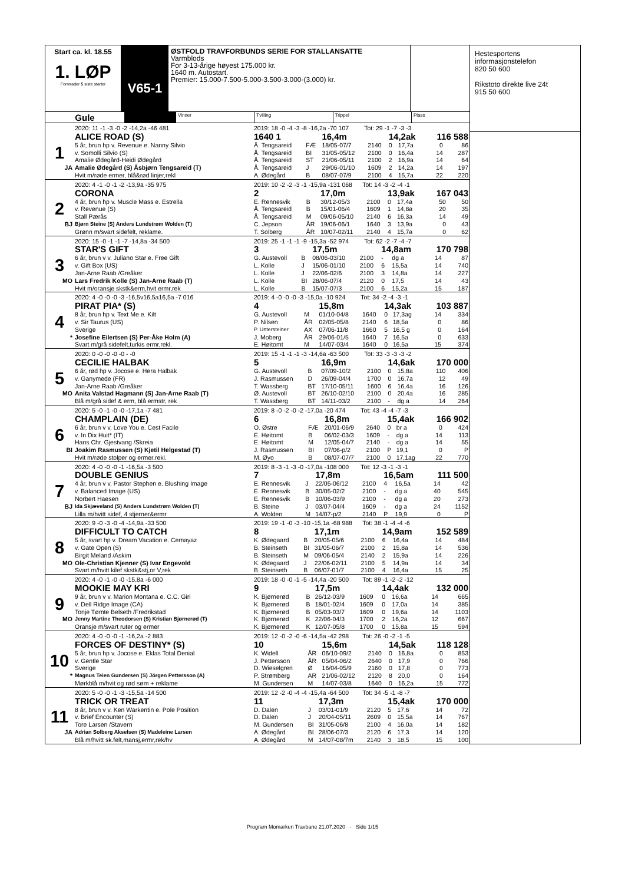Start ca. kl. 18.55
1. LØP
Formrader 5 siste starter
V65-1
ØSTFOLD TRAVFORBUNDS SERIE FOR STALLANSATTE
Varmblods
For 3-13-årige høyest 175.000 kr.
1640 m. Autostart.
Premier: 15.000-7.500-5.000-3.500-3.000-(3.000) kr.
Gule
Vinner Tvilling Trippel Plass
| | 2020: 11 -1 -3 -0 -2 -14,2a -46 481 | 2019: 18 -0 -4 -3 -8 -16,2a -70 107 Tot: 29 -1 -7 -3 -3 | | | | | | | |
| | ALICE ROAD (S) | 1640 1 | | 16,4m | | 14,2ak | | 116 588 | |
| 1 | 5 år, brun hp v. Revenue e. Nanny Silvio | Å. Tengsareid | FÆ | 18/05-07/7 | 2140 | 0 | 17,7a | 0 | 86 |
| | v. Somolli Silvio (S) | Å. Tengsareid | BI | 31/05-05/12 | 2100 | 0 | 16,4a | 14 | 287 |
| | Amalie Ødegård-Heidi Ødegård | Å. Tengsareid | ST | 21/06-05/11 | 2100 | 2 | 16,9a | 14 | 64 |
| JA | Amalie Ødegård (S) Åsbjørn Tengsareid (T) | Å. Tengsareid | J | 29/06-01/10 | 1609 | 2 | 14,2a | 14 | 197 |
| | Hvit m/røde ermer, blå&rød linjer,rekl | A. Ødegård | B | 08/07-07/9 | 2100 | 4 | 15,7a | 22 | 220 |
| | 2020: 4 -1 -0 -1 -2 -13,9a -35 975 | 2019: 10 -2 -2 -3 -1 -15,9a -131 068 Tot: 14 -3 -2 -4 -1 | | | | | | | |
| | CORONA | 2 | | 17,0m | | 13,9ak | | 167 043 | |
| 2 | 4 år, brun hp v. Muscle Mass e. Estrella | E. Rennesvik | B | 30/12-05/3 | 2100 | 0 | 17,4a | 50 | 50 |
| | v. Revenue (S) | Å. Tengsareid | B | 15/01-06/4 | 1609 | 1 | 14,8a | 20 | 35 |
| | Stall Pærås | Å. Tengsareid | M | 09/06-05/10 | 2140 | 6 | 16,3a | 14 | 49 |
| BJ | Bjørn Steine (S) Anders Lundstrøm Wolden (T) | C. Jepson | ÅR | 19/06-06/1 | 1640 | 3 | 13,9a | 0 | 43 |
| | Grønn m/svart sidefelt, reklame. | T. Solberg | ÅR | 10/07-02/11 | 2140 | 4 | 15,7a | 0 | 62 |
| | 2020: 15 -0 -1 -1 -7 -14,8a -34 500 | 2019: 25 -1 -1 -1 -9 -15,3a -52 974 Tot: 62 -2 -7 -4 -7 | | | | | | | |
| | STAR'S GIFT | 3 | | 17,5m | | 14,8am | | 170 798 | |
| 3 | 6 år, brun v v. Juliano Star e. Free Gift | G. Austevoll | B | 08/06-03/10 | 2100 | - | dg a | 14 | 87 |
| | v. Gift Box (US) | L. Kolle | J | 15/06-01/10 | 2100 | 6 | 15,5a | 14 | 740 |
| | Jan-Arne Raab /Greåker | L. Kolle | J | 22/06-02/6 | 2100 | 3 | 14,8a | 14 | 227 |
| MO | Lars Fredrik Kolle (S) Jan-Arne Raab (T) | L. Kolle | BI | 28/06-07/4 | 2120 | 0 | 17,5 | 14 | 43 |
| | Hvit m/oransje skstk&erm,hvit ermr,rek | L. Kolle | B | 15/07-07/3 | 2100 | 6 | 15,2a | 15 | 187 |
| | 2020: 4 -0 -0 -0 -3 -16,5v16,5a16,5a -7 016 | 2019: 4 -0 -0 -0 -3 -15,0a -10 924 Tot: 34 -2 -4 -3 -1 | | | | | | | |
| | PIRAT PIA* (S) | 4 | | 15,8m | | 14,3ak | | 103 887 | |
| 4 | 8 år, brun hp v. Text Me e. Kilt | G. Austevoll | M | 01/10-04/8 | 1640 | 0 | 17,3ag | 14 | 334 |
| | v. Sir Taurus (US) | P. Nilsen | ÅR | 02/05-05/8 | 2140 | 6 | 18,5a | 0 | 86 |
| | Sverige | P. Untersteiner | AX | 07/06-11/8 | 1660 | 5 | 16,5 g | 0 | 164 |
| * | Josefine Eilertsen (S) Per-Åke Holm (A) | J. Moberg | ÅR | 29/06-01/5 | 1640 | 7 | 16,5a | 0 | 633 |
| | Svart m/grå sidefelt,turkis ermr.rekl. | E. Høitomt | M | 14/07-03/4 | 1640 | 0 | 16,5a | 15 | 374 |
| | 2020: 0 -0 -0 -0 -0 - -0 | 2019: 15 -1 -1 -1 -3 -14,6a -63 500 Tot: 33 -3 -3 -3 -2 | | | | | | | |
| | CECILIE HALBAK | 5 | | 16,9m | | 14,6ak | | 170 000 | |
| 5 | 6 år, rød hp v. Jocose e. Hera Halbak | G. Austevoll | B | 07/09-10/2 | 2100 | 0 | 15,8a | 110 | 406 |
| | v. Ganymede (FR) | J. Rasmussen | D | 26/09-04/4 | 1700 | 0 | 16,7a | 12 | 49 |
| | Jan-Arne Raab /Greåker | T. Wassberg | BT | 17/10-05/11 | 1600 | 6 | 16,4a | 16 | 126 |
| MO | Anita Valstad Hagmann (S) Jan-Arne Raab (T) | Ø. Austevoll | BT | 26/10-02/10 | 2100 | 0 | 20,4a | 16 | 285 |
| | Blå m/grå sidef & erm, blå ermstr, rek | T. Wassberg | BT | 14/11-03/2 | 2100 | - | dg a | 14 | 264 |
| | 2020: 5 -0 -1 -0 -0 -17,1a -7 481 | 2019: 8 -0 -2 -0 -2 -17,0a -20 474 Tot: 43 -4 -4 -7 -3 | | | | | | | |
| | CHAMPLAIN (DE) | 6 | | 16,8m | | 15,4ak | | 166 902 | |
| 6 | 6 år, brun v v. Love You e. Cest Facile | O. Østre | FÆ | 20/01-06/9 | 2640 | 0 | br a | 0 | 424 |
| | v. In Dix Huit* (IT) | E. Høitomt | B | 06/02-03/3 | 1609 | - | dg a | 14 | 113 |
| | Hans Chr. Gjestvang /Skreia | E. Høitomt | M | 12/05-04/7 | 2140 | - | dg a | 14 | 55 |
| BI | Joakim Rasmussen (S) Kjetil Helgestad (T) | J. Rasmussen | BI | 07/06-p/2 | 2100 | P | 19,1 | 0 | P |
| | Hvit m/røde stolper og ermer.rekl. | M. Øyo | B | 08/07-07/7 | 2100 | 0 | 17,1ag | 22 | 770 |
| | 2020: 4 -0 -0 -0 -1 -16,5a -3 500 | 2019: 8 -3 -1 -3 -0 -17,0a -108 000 Tot: 12 -3 -1 -3 -1 | | | | | | | |
| | DOUBLE GENIUS | 7 | | 17,8m | | 16,5am | | 111 500 | |
| 7 | 4 år, brun v v. Pastor Stephen e. Blushing Image | E. Rennesvik | J | 22/05-06/12 | 2100 | 4 | 16,5a | 14 | 42 |
| | v. Balanced Image (US) | E. Rennesvik | B | 30/05-02/2 | 2100 | - | dg a | 40 | 545 |
| | Norbert Haesen | E. Rennesvik | B | 10/06-03/9 | 2100 | - | dg a | 20 | 273 |
| BJ | Ida Skjæveland (S) Anders Lundstrøm Wolden (T) | B. Steine | J | 03/07-04/4 | 1609 | - | dg a | 24 | 1152 |
| | Lilla m/hvitt sidef, 4 stjerner&ermr | A. Wolden | M | 14/07-p/2 | 2140 | P | 19,9 | 0 | P |
| | 2020: 9 -0 -3 -0 -4 -14,9a -33 500 | 2019: 19 -1 -0 -3 -10 -15,1a -68 988 Tot: 38 -1 -4 -4 -6 | | | | | | | |
| | DIFFICULT TO CATCH | 8 | | 17,1m | | 14,9am | | 152 589 | |
| 8 | 5 år, svart hp v. Dream Vacation e. Cemayaz | K. Ødegaard | B | 20/05-05/6 | 2100 | 6 | 16,4a | 14 | 484 |
| | v. Gate Open (S) | B. Steinseth | BI | 31/05-06/7 | 2100 | 2 | 15,8a | 14 | 536 |
| | Birgit Meland /Askim | B. Steinseth | M | 09/06-05/4 | 2140 | 2 | 15,9a | 14 | 226 |
| MO | Ole-Christian Kjenner (S) Ivar Engevold | K. Ødegaard | J | 22/06-02/11 | 2100 | 5 | 14,9a | 14 | 34 |
| | Svart m/hvitt kilef skstk&stj,or V,rek | B. Steinseth | B | 06/07-01/7 | 2100 | 4 | 16,4a | 15 | 25 |
| | 2020: 4 -0 -1 -0 -0 -15,8a -6 000 | 2019: 18 -0 -0 -1 -5 -14,4a -20 500 Tot: 89 -1 -2 -2 -12 | | | | | | | |
| | MOOKIE MAY KRI | 9 | | 17,5m | | 14,4ak | | 132 000 | |
| 9 | 9 år, brun v v. Marion Montana e. C.C. Girl | K. Bjørnerød | B | 26/12-03/9 | 1609 | 0 | 16,6a | 14 | 665 |
| | v. Dell Ridge Image (CA) | K. Bjørnerød | B | 18/01-02/4 | 1609 | 0 | 17,0a | 14 | 385 |
| | Tonje Tømte Belseth /Fredrikstad | K. Bjørnerød | B | 05/03-03/7 | 1609 | 0 | 19,6a | 14 | 1103 |
| MO | Jenny Martine Theodorsen (S) Kristian Bjørnerød (T) | K. Bjørnerød | K | 22/06-04/3 | 1700 | 2 | 16,2a | 12 | 667 |
| | Oransje m/svart ruter og ermer | K. Bjørnerød | K | 12/07-05/8 | 1700 | 0 | 15,8a | 15 | 594 |
| | 2020: 4 -0 -0 -0 -1 -16,2a -2 883 | 2019: 12 -0 -2 -0 -6 -14,5a -42 298 Tot: 26 -0 -2 -1 -5 | | | | | | | |
| | FORCES OF DESTINY* (S) | 10 | | 15,6m | | 14,5ak | | 118 128 | |
| 10 | 5 år, brun hp v. Jocose e. Eklas Total Denial | K. Widell | ÅR | 06/10-09/2 | 2140 | 0 | 16,8a | 0 | 853 |
| | v. Gentle Star | J. Pettersson | ÅR | 05/04-06/2 | 2640 | 0 | 17,9 | 0 | 766 |
| | Sverige | D. Wieselgren | Ø | 16/04-05/9 | 2160 | 0 | 17,8 | 0 | 773 |
| * | Magnus Teien Gundersen (S) Jörgen Pettersson (A) | P. Strømberg | AR | 21/06-02/12 | 2120 | 8 | 20,0 | 0 | 164 |
| | Mørkblå m/hvit og rød søm + reklame | M. Gundersen | M | 14/07-03/8 | 1640 | 0 | 16,2a | 15 | 772 |
| | 2020: 5 -0 -0 -1 -3 -15,5a -14 500 | 2019: 12 -2 -0 -4 -4 -15,4a -64 500 Tot: 34 -5 -1 -8 -7 | | | | | | | |
| | TRICK OR TREAT | 11 | | 17,3m | | 15,4ak | | 170 000 | |
| 11 | 8 år, brun v v. Ken Warkentin e. Pole Position | D. Dalen | J | 03/01-01/9 | 2120 | 5 | 17,6 | 14 | 72 |
| | v. Brief Encounter (S) | D. Dalen | J | 20/04-05/11 | 2609 | 0 | 15,5a | 14 | 767 |
| | Tore Larsen /Stavern | M. Gundersen | BI | 31/05-06/8 | 2100 | 4 | 16,0a | 14 | 182 |
| JA | Adrian Solberg Akselsen (S) Madeleine Larsen | A. Ødegård | BI | 28/06-07/3 | 2120 | 6 | 17,3 | 14 | 120 |
| | Blå m/hvitt sk.felt,mansj,ermr,rek/hv | A. Ødegård | M | 14/07-08/7m | 2140 | 3 | 18,5 | 15 | 100 |
Hestesportens
informasjonstelefon
820 50 600
Rikstoto direkte live 24t
915 50 600
Program Momarken Travbane 21.07.2020 - Side 1/15